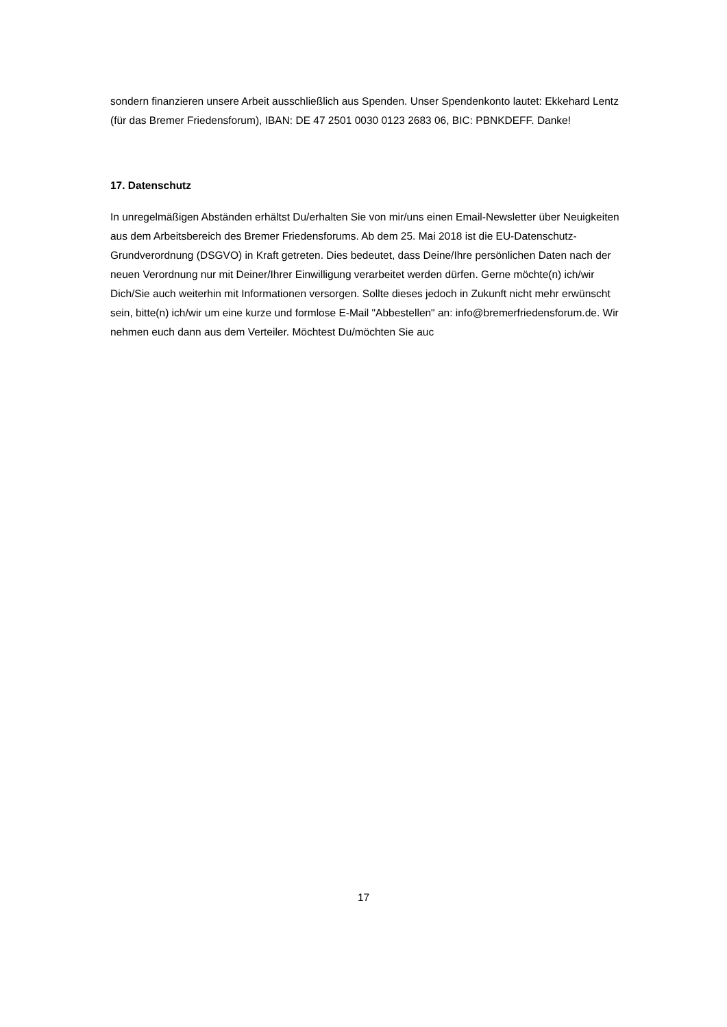sondern finanzieren unsere Arbeit ausschließlich aus Spenden. Unser Spendenkonto lautet: Ekkehard Lentz (für das Bremer Friedensforum), IBAN: DE 47 2501 0030 0123 2683 06, BIC: PBNKDEFF. Danke!
17. Datenschutz
In unregelmäßigen Abständen erhältst Du/erhalten Sie von mir/uns einen Email-Newsletter über Neuigkeiten aus dem Arbeitsbereich des Bremer Friedensforums. Ab dem 25. Mai 2018 ist die EU-Datenschutz-Grundverordnung (DSGVO) in Kraft getreten. Dies bedeutet, dass Deine/Ihre persönlichen Daten nach der neuen Verordnung nur mit Deiner/Ihrer Einwilligung verarbeitet werden dürfen. Gerne möchte(n) ich/wir Dich/Sie auch weiterhin mit Informationen versorgen. Sollte dieses jedoch in Zukunft nicht mehr erwünscht sein, bitte(n) ich/wir um eine kurze und formlose E-Mail "Abbestellen" an: info@bremerfriedensforum.de. Wir nehmen euch dann aus dem Verteiler. Möchtest Du/möchten Sie auc
17